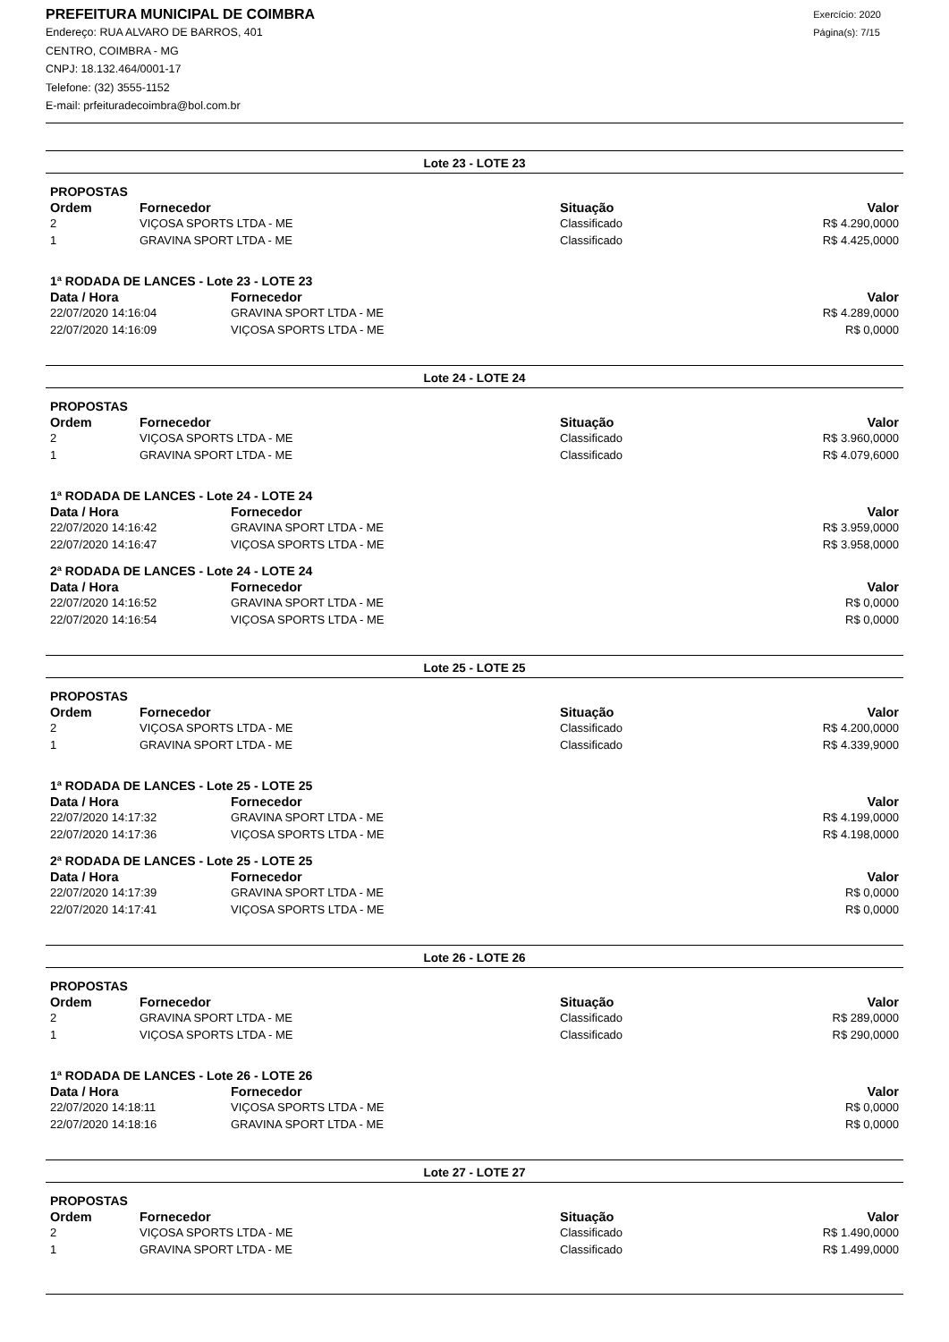PREFEITURA MUNICIPAL DE COIMBRA
Endereço: RUA ALVARO DE BARROS, 401
CENTRO, COIMBRA - MG
CNPJ: 18.132.464/0001-17
Telefone: (32) 3555-1152
E-mail: prfeituradecoimbra@bol.com.br
Exercício: 2020
Página(s): 7/15
Lote 23 - LOTE 23
PROPOSTAS
| Ordem | Fornecedor | Situação | Valor |
| --- | --- | --- | --- |
| 2 | VIÇOSA SPORTS LTDA - ME | Classificado | R$ 4.290,0000 |
| 1 | GRAVINA SPORT LTDA - ME | Classificado | R$ 4.425,0000 |
1ª RODADA DE LANCES - Lote 23 - LOTE 23
| Data / Hora | Fornecedor | Valor |
| --- | --- | --- |
| 22/07/2020 14:16:04 | GRAVINA SPORT LTDA - ME | R$ 4.289,0000 |
| 22/07/2020 14:16:09 | VIÇOSA SPORTS LTDA - ME | R$ 0,0000 |
Lote 24 - LOTE 24
PROPOSTAS
| Ordem | Fornecedor | Situação | Valor |
| --- | --- | --- | --- |
| 2 | VIÇOSA SPORTS LTDA - ME | Classificado | R$ 3.960,0000 |
| 1 | GRAVINA SPORT LTDA - ME | Classificado | R$ 4.079,6000 |
1ª RODADA DE LANCES - Lote 24 - LOTE 24
| Data / Hora | Fornecedor | Valor |
| --- | --- | --- |
| 22/07/2020 14:16:42 | GRAVINA SPORT LTDA - ME | R$ 3.959,0000 |
| 22/07/2020 14:16:47 | VIÇOSA SPORTS LTDA - ME | R$ 3.958,0000 |
2ª RODADA DE LANCES - Lote 24 - LOTE 24
| Data / Hora | Fornecedor | Valor |
| --- | --- | --- |
| 22/07/2020 14:16:52 | GRAVINA SPORT LTDA - ME | R$ 0,0000 |
| 22/07/2020 14:16:54 | VIÇOSA SPORTS LTDA - ME | R$ 0,0000 |
Lote 25 - LOTE 25
PROPOSTAS
| Ordem | Fornecedor | Situação | Valor |
| --- | --- | --- | --- |
| 2 | VIÇOSA SPORTS LTDA - ME | Classificado | R$ 4.200,0000 |
| 1 | GRAVINA SPORT LTDA - ME | Classificado | R$ 4.339,9000 |
1ª RODADA DE LANCES - Lote 25 - LOTE 25
| Data / Hora | Fornecedor | Valor |
| --- | --- | --- |
| 22/07/2020 14:17:32 | GRAVINA SPORT LTDA - ME | R$ 4.199,0000 |
| 22/07/2020 14:17:36 | VIÇOSA SPORTS LTDA - ME | R$ 4.198,0000 |
2ª RODADA DE LANCES - Lote 25 - LOTE 25
| Data / Hora | Fornecedor | Valor |
| --- | --- | --- |
| 22/07/2020 14:17:39 | GRAVINA SPORT LTDA - ME | R$ 0,0000 |
| 22/07/2020 14:17:41 | VIÇOSA SPORTS LTDA - ME | R$ 0,0000 |
Lote 26 - LOTE 26
PROPOSTAS
| Ordem | Fornecedor | Situação | Valor |
| --- | --- | --- | --- |
| 2 | GRAVINA SPORT LTDA - ME | Classificado | R$ 289,0000 |
| 1 | VIÇOSA SPORTS LTDA - ME | Classificado | R$ 290,0000 |
1ª RODADA DE LANCES - Lote 26 - LOTE 26
| Data / Hora | Fornecedor | Valor |
| --- | --- | --- |
| 22/07/2020 14:18:11 | VIÇOSA SPORTS LTDA - ME | R$ 0,0000 |
| 22/07/2020 14:18:16 | GRAVINA SPORT LTDA - ME | R$ 0,0000 |
Lote 27 - LOTE 27
PROPOSTAS
| Ordem | Fornecedor | Situação | Valor |
| --- | --- | --- | --- |
| 2 | VIÇOSA SPORTS LTDA - ME | Classificado | R$ 1.490,0000 |
| 1 | GRAVINA SPORT LTDA - ME | Classificado | R$ 1.499,0000 |